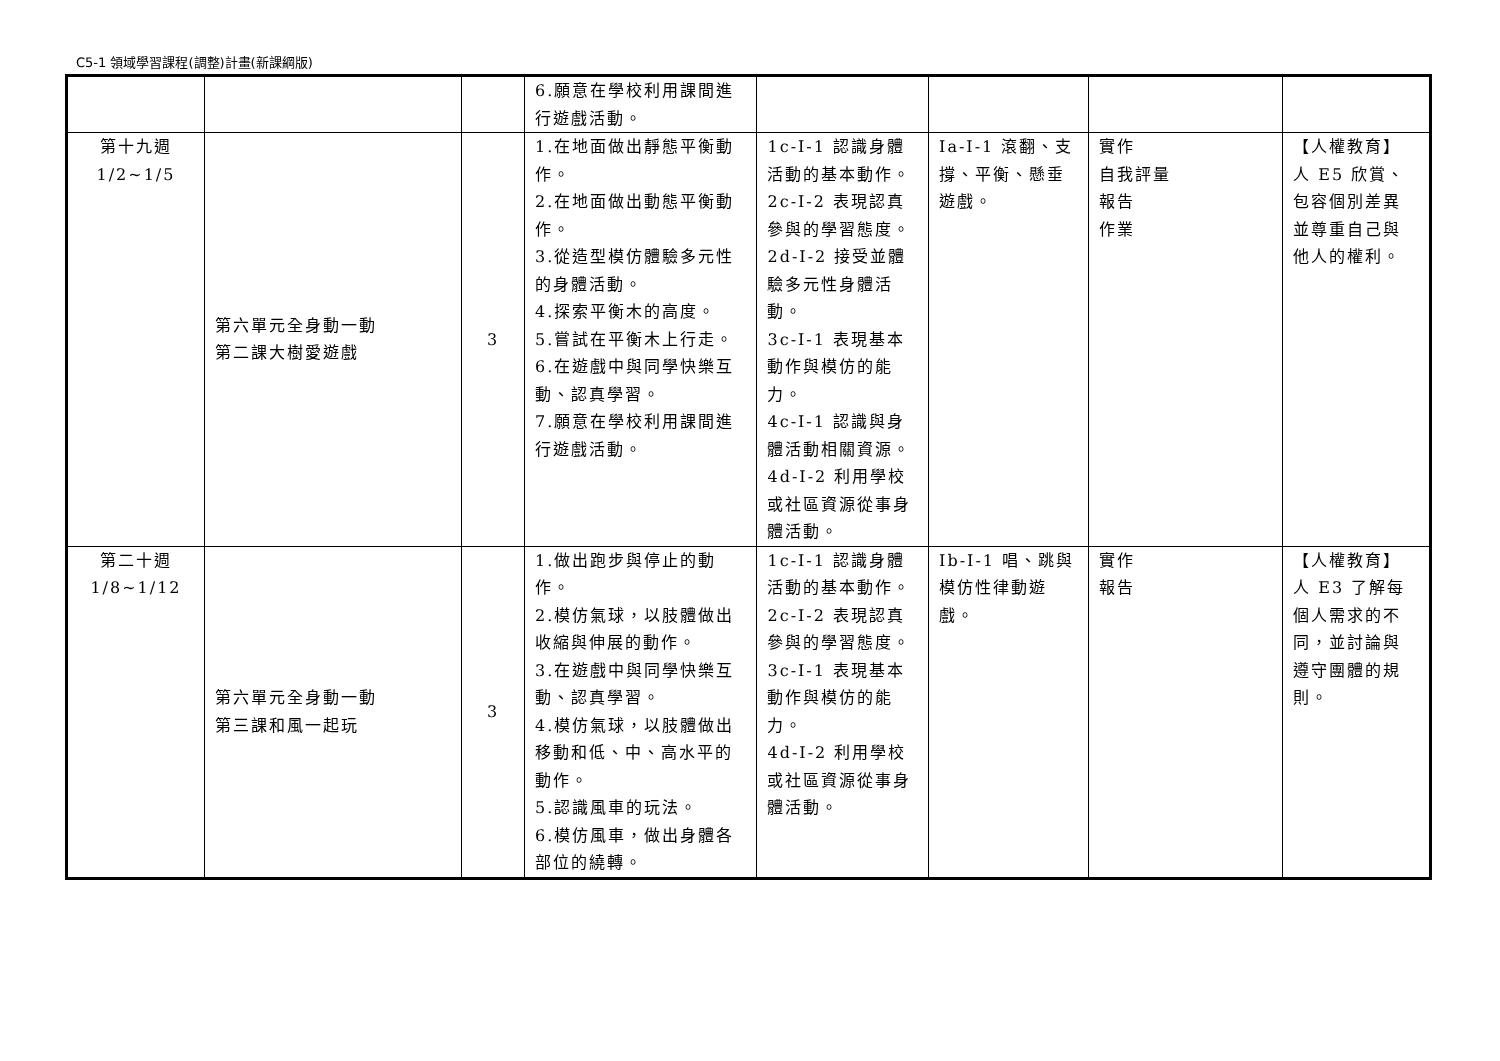C5-1 領域學習課程(調整)計畫(新課綱版)
| | | | 6.願意在學校利用課間進行遊戲活動。 | | | | |
| 第十九週 1/2~1/5 | 第六單元全身動一動 第二課大樹愛遊戲 | 3 | 1.在地面做出靜態平衡動作。 2.在地面做出動態平衡動作。 3.從造型模仿體驗多元性的身體活動。 4.探索平衡木的高度。 5.嘗試在平衡木上行走。 6.在遊戲中與同學快樂互動、認真學習。 7.願意在學校利用課間進行遊戲活動。 | 1c-I-1 認識身體活動的基本動作。 2c-I-2 表現認真參與的學習態度。 2d-I-2 接受並體驗多元性身體活動。 3c-I-1 表現基本動作與模仿的能力。 4c-I-1 認識與身體活動相關資源。 4d-I-2 利用學校或社區資源從事身體活動。 | Ia-I-1 滾翻、支撐、平衡、懸垂遊戲。 | 實作 自我評量 報告 作業 | 【人權教育】 人 E5 欣賞、包容個別差異並尊重自己與他人的權利。 |
| 第二十週 1/8~1/12 | 第六單元全身動一動 第三課和風一起玩 | 3 | 1.做出跑步與停止的動作。 2.模仿氣球，以肢體做出收縮與伸展的動作。 3.在遊戲中與同學快樂互動、認真學習。 4.模仿氣球，以肢體做出移動和低、中、高水平的動作。 5.認識風車的玩法。 6.模仿風車，做出身體各部位的繞轉。 | 1c-I-1 認識身體活動的基本動作。 2c-I-2 表現認真參與的學習態度。 3c-I-1 表現基本動作與模仿的能力。 4d-I-2 利用學校或社區資源從事身體活動。 | Ib-I-1 唱、跳與模仿性律動遊戲。 | 實作 報告 | 【人權教育】 人 E3 了解每個人需求的不同，並討論與遵守團體的規則。 |